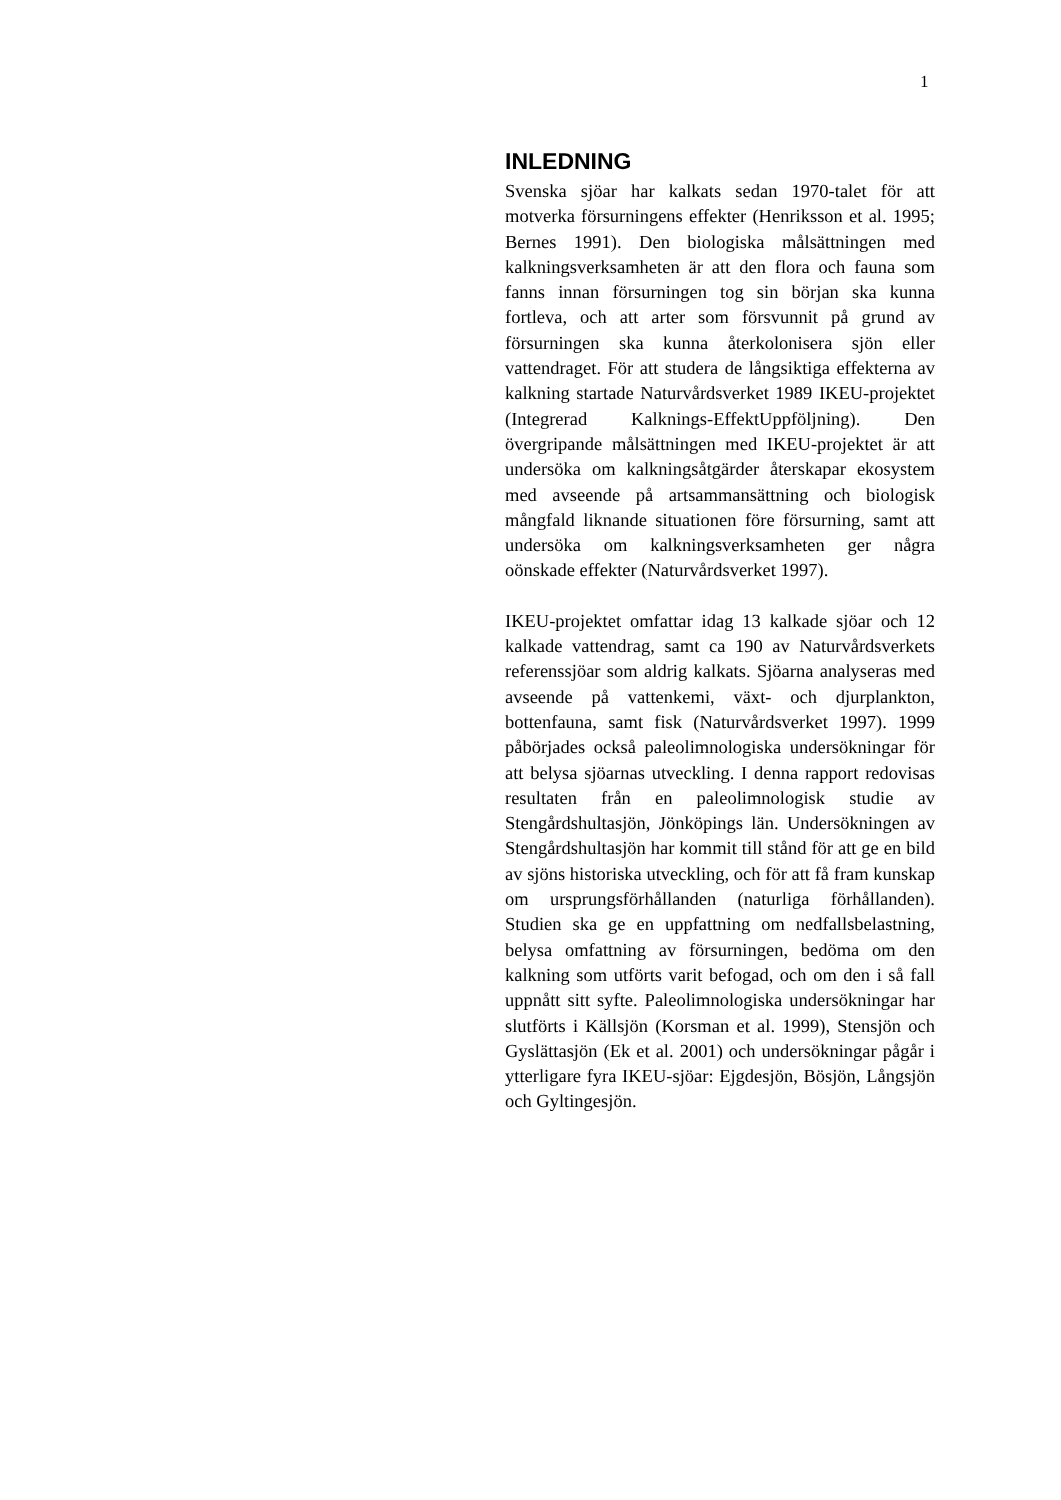1
INLEDNING
Svenska sjöar har kalkats sedan 1970-talet för att motverka försurningens effekter (Henriksson et al. 1995; Bernes 1991). Den biologiska målsättningen med kalkningsverksamheten är att den flora och fauna som fanns innan försurningen tog sin början ska kunna fortleva, och att arter som försvunnit på grund av försurningen ska kunna återkolonisera sjön eller vattendraget. För att studera de långsiktiga effekterna av kalkning startade Naturvårdsverket 1989 IKEU-projektet (Integrerad Kalknings-EffektUppföljning). Den övergripande målsättningen med IKEU-projektet är att undersöka om kalkningsåtgärder återskapar ekosystem med avseende på artsammansättning och biologisk mångfald liknande situationen före försurning, samt att undersöka om kalkningsverksamheten ger några oönskade effekter (Naturvårdsverket 1997).
IKEU-projektet omfattar idag 13 kalkade sjöar och 12 kalkade vattendrag, samt ca 190 av Naturvårdsverkets referenssjöar som aldrig kalkats. Sjöarna analyseras med avseende på vattenkemi, växt- och djurplankton, bottenfauna, samt fisk (Naturvårdsverket 1997). 1999 påbörjades också paleolimnologiska undersökningar för att belysa sjöarnas utveckling. I denna rapport redovisas resultaten från en paleolimnologisk studie av Stengårdshultasjön, Jönköpings län. Undersökningen av Stengårdshultasjön har kommit till stånd för att ge en bild av sjöns historiska utveckling, och för att få fram kunskap om ursprungsförhållanden (naturliga förhållanden). Studien ska ge en uppfattning om nedfallsbelastning, belysa omfattning av försurningen, bedöma om den kalkning som utförts varit befogad, och om den i så fall uppnått sitt syfte. Paleolimnologiska undersökningar har slutförts i Källsjön (Korsman et al. 1999), Stensjön och Gyslättasjön (Ek et al. 2001) och undersökningar pågår i ytterligare fyra IKEU-sjöar: Ejgdesjön, Bösjön, Långsjön och Gyltingesjön.